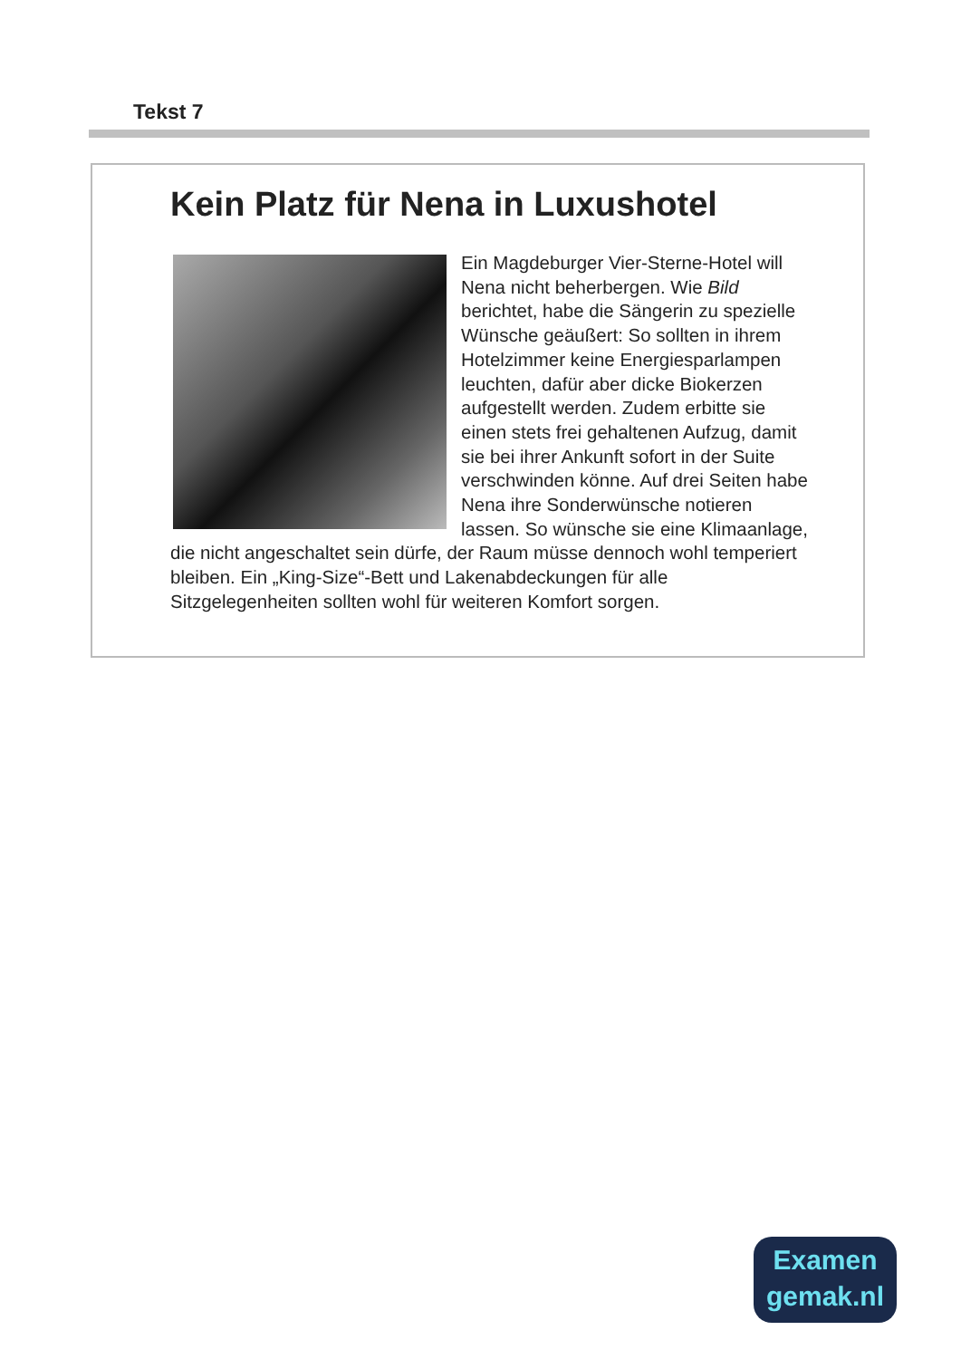Tekst 7
Kein Platz für Nena in Luxushotel
Ein Magdeburger Vier-Sterne-Hotel will Nena nicht beherbergen. Wie Bild berichtet, habe die Sängerin zu spezielle Wünsche geäußert: So sollten in ihrem Hotelzimmer keine Energiesparlampen leuchten, dafür aber dicke Biokerzen aufgestellt werden. Zudem erbitte sie einen stets frei gehaltenen Aufzug, damit sie bei ihrer Ankunft sofort in der Suite verschwinden könne. Auf drei Seiten habe Nena ihre Sonderwünsche notieren lassen. So wünsche sie eine Klimaanlage, die nicht angeschaltet sein dürfe, der Raum müsse dennoch wohl temperiert bleiben. Ein „King-Size“-Bett und Lakenabdeckungen für alle Sitzgelegenheiten sollten wohl für weiteren Komfort sorgen.
Examen
gemak.nl